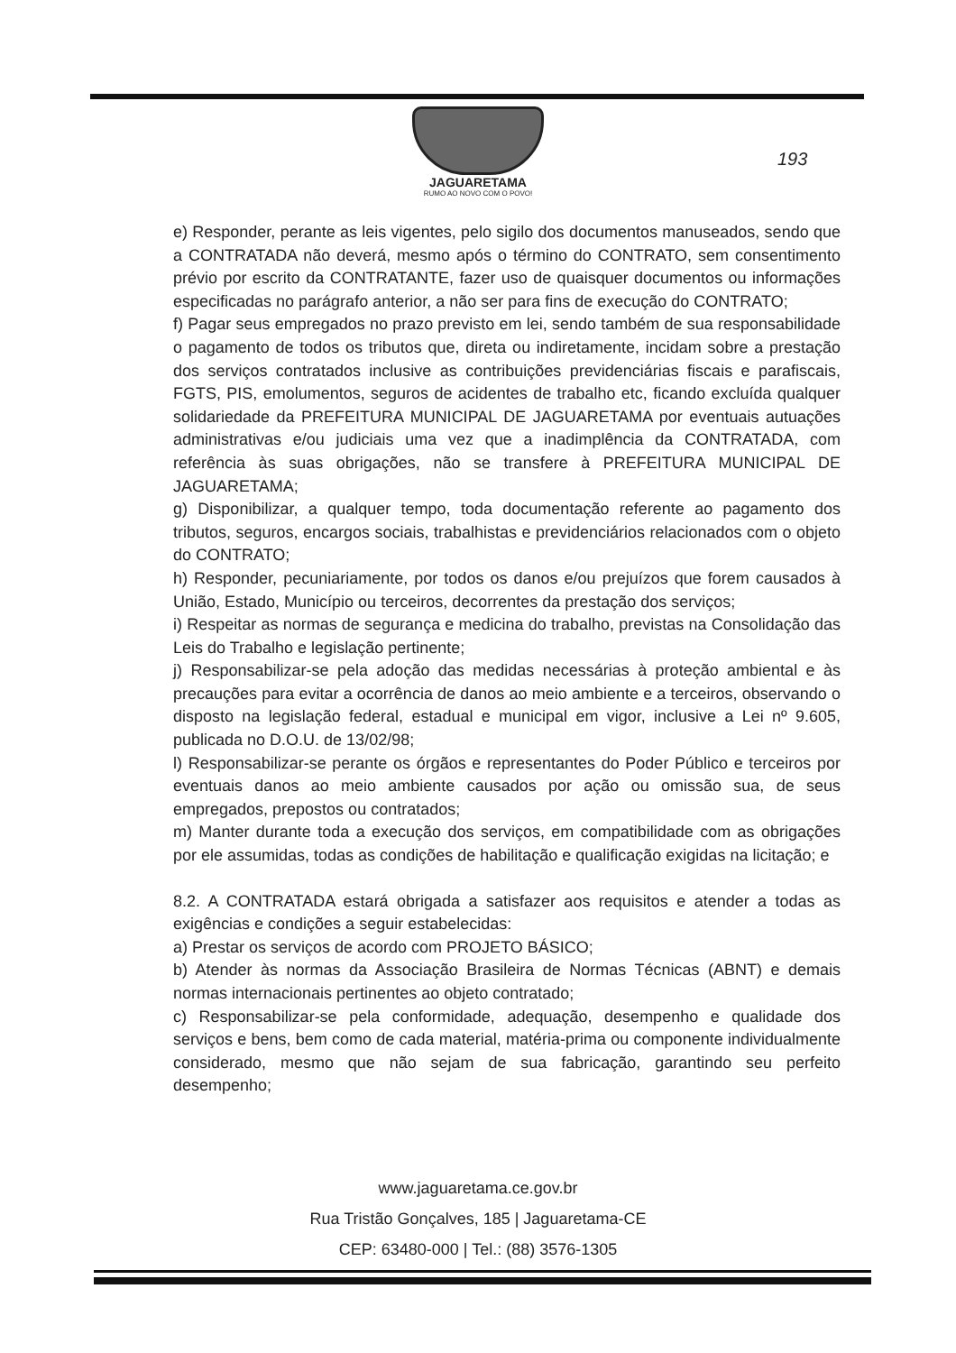JAGUARETAMA
RUMO AO NOVO COM O POVO!
193
e) Responder, perante as leis vigentes, pelo sigilo dos documentos manuseados, sendo que a CONTRATADA não deverá, mesmo após o término do CONTRATO, sem consentimento prévio por escrito da CONTRATANTE, fazer uso de quaisquer documentos ou informações especificadas no parágrafo anterior, a não ser para fins de execução do CONTRATO;
f) Pagar seus empregados no prazo previsto em lei, sendo também de sua responsabilidade o pagamento de todos os tributos que, direta ou indiretamente, incidam sobre a prestação dos serviços contratados inclusive as contribuições previdenciárias fiscais e parafiscais, FGTS, PIS, emolumentos, seguros de acidentes de trabalho etc, ficando excluída qualquer solidariedade da PREFEITURA MUNICIPAL DE JAGUARETAMA por eventuais autuações administrativas e/ou judiciais uma vez que a inadimplência da CONTRATADA, com referência às suas obrigações, não se transfere à PREFEITURA MUNICIPAL DE JAGUARETAMA;
g) Disponibilizar, a qualquer tempo, toda documentação referente ao pagamento dos tributos, seguros, encargos sociais, trabalhistas e previdenciários relacionados com o objeto do CONTRATO;
h) Responder, pecuniariamente, por todos os danos e/ou prejuízos que forem causados à União, Estado, Município ou terceiros, decorrentes da prestação dos serviços;
i) Respeitar as normas de segurança e medicina do trabalho, previstas na Consolidação das Leis do Trabalho e legislação pertinente;
j) Responsabilizar-se pela adoção das medidas necessárias à proteção ambiental e às precauções para evitar a ocorrência de danos ao meio ambiente e a terceiros, observando o disposto na legislação federal, estadual e municipal em vigor, inclusive a Lei nº 9.605, publicada no D.O.U. de 13/02/98;
l) Responsabilizar-se perante os órgãos e representantes do Poder Público e terceiros por eventuais danos ao meio ambiente causados por ação ou omissão sua, de seus empregados, prepostos ou contratados;
m) Manter durante toda a execução dos serviços, em compatibilidade com as obrigações por ele assumidas, todas as condições de habilitação e qualificação exigidas na licitação; e
8.2. A CONTRATADA estará obrigada a satisfazer aos requisitos e atender a todas as exigências e condições a seguir estabelecidas:
a) Prestar os serviços de acordo com PROJETO BÁSICO;
b) Atender às normas da Associação Brasileira de Normas Técnicas (ABNT) e demais normas internacionais pertinentes ao objeto contratado;
c) Responsabilizar-se pela conformidade, adequação, desempenho e qualidade dos serviços e bens, bem como de cada material, matéria-prima ou componente individualmente considerado, mesmo que não sejam de sua fabricação, garantindo seu perfeito desempenho;
www.jaguaretama.ce.gov.br
Rua Tristão Gonçalves, 185 | Jaguaretama-CE
CEP: 63480-000 | Tel.: (88) 3576-1305